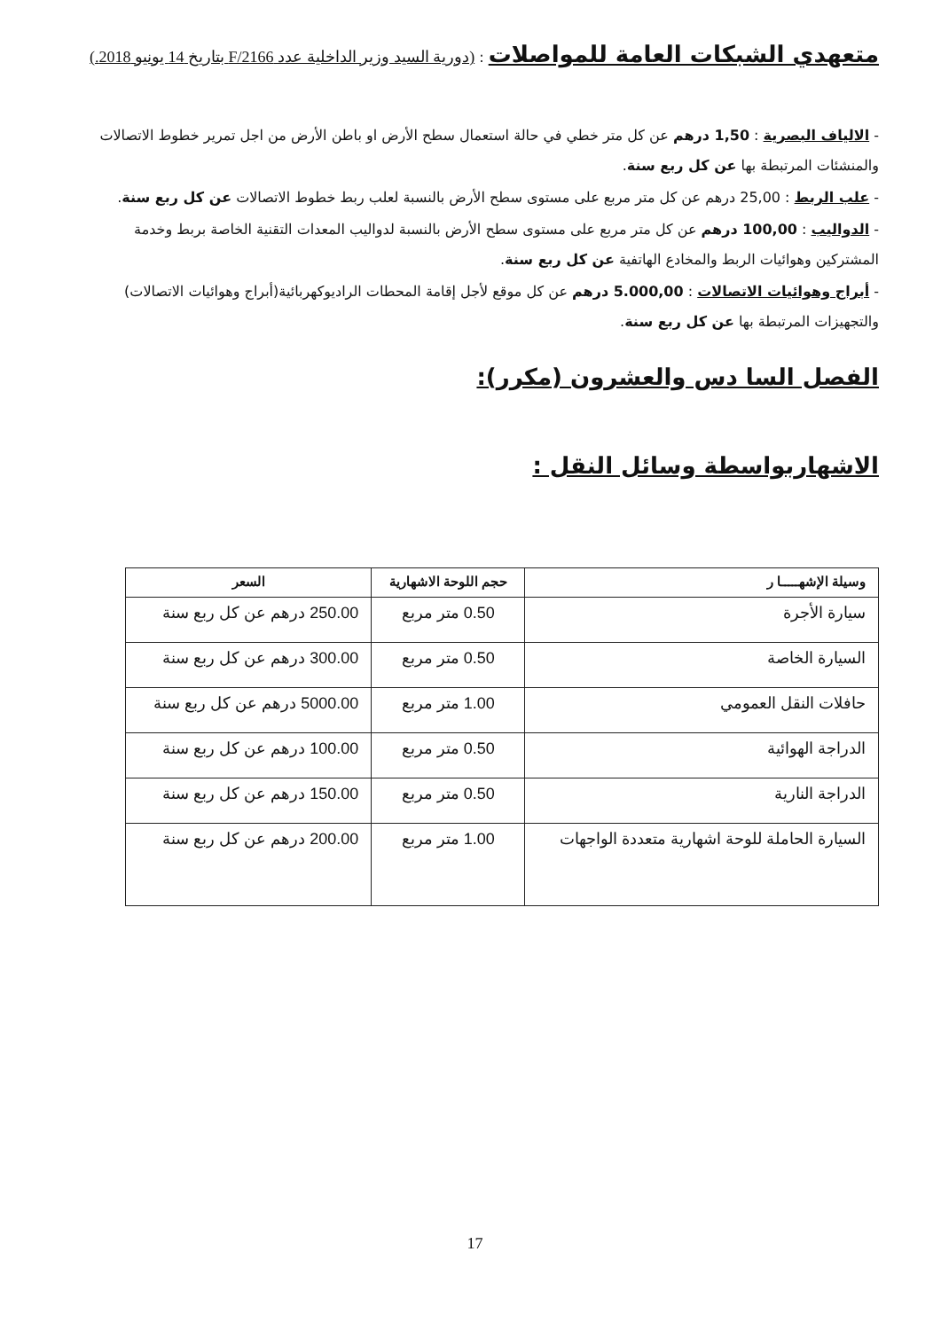متعهدي الشبكات العامة للمواصلات
: (دورية السيد وزير الداخلية عدد F/2166 بتاريخ 14 يونيو 2018.)
- الالياف البصرية : 1,50 درهم عن كل متر خطي في حالة استعمال سطح الأرض او باطن الأرض من اجل تمرير خطوط الاتصالات والمنشئات المرتبطة بها عن كل ربع سنة.
- علب الربط : 25,00 درهم عن كل متر مربع على مستوى سطح الأرض بالنسبة لعلب ربط خطوط الاتصالات عن كل ربع سنة.
- الدواليب : 100,00 درهم عن كل متر مربع على مستوى سطح الأرض بالنسبة لدواليب المعدات التقنية الخاصة بربط وخدمة المشتركين وهوائيات الربط والمخادع الهاتفية عن كل ربع سنة.
- أبراج وهوائيات الاتصالات : 5.000,00 درهم عن كل موقع لأجل إقامة المحطات الراديوكهربائية(أبراج وهوائيات الاتصالات) والتجهيزات المرتبطة بها عن كل ربع سنة.
الفصل السا دس والعشرون (مكرر):
الاشهاربواسطة وسائل النقل :
| وسيلة الإشهـــــا ر | حجم اللوحة الاشهارية | السعر |
| --- | --- | --- |
| سيارة الأجرة | 0.50 متر مربع | 250.00 درهم عن كل ربع سنة |
| السيارة الخاصة | 0.50 متر مربع | 300.00 درهم عن كل ربع سنة |
| حافلات النقل العمومي | 1.00 متر مربع | 5000.00 درهم عن كل ربع سنة |
| الدراجة الهوائية | 0.50 متر مربع | 100.00 درهم عن كل ربع سنة |
| الدراجة النارية | 0.50 متر مربع | 150.00 درهم عن كل ربع سنة |
| السيارة الحاملة للوحة اشهارية متعددة الواجهات | 1.00 متر مربع | 200.00 درهم عن كل ربع سنة |
17